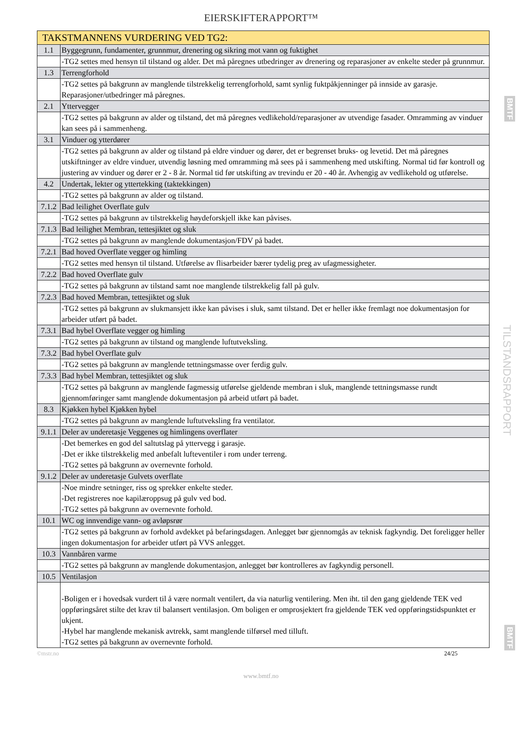EIERSKIFTERAPPORT™
| TAKSTMANNENS VURDERING VED TG2: | |
| --- | --- |
| 1.1 | Byggegrunn, fundamenter, grunnmur, drenering og sikring mot vann og fuktighet |
| | -TG2 settes med hensyn til tilstand og alder. Det må påregnes utbedringer av drenering og reparasjoner av enkelte steder på grunnmur. |
| 1.3 | Terrengforhold |
| | -TG2 settes på bakgrunn av manglende tilstrekkelig terrengforhold, samt synlig fuktpåkjenninger på innside av garasje. Reparasjoner/utbedringer må påregnes. |
| 2.1 | Yttervegger |
| | -TG2 settes på bakgrunn av alder og tilstand, det må påregnes vedlikehold/reparasjoner av utvendige fasader. Omramming av vinduer kan sees på i sammenheng. |
| 3.1 | Vinduer og ytterdører |
| | -TG2 settes på bakgrunn av alder og tilstand på eldre vinduer og dører, det er begrenset bruks- og levetid. Det må påregnes utskiftninger av eldre vinduer, utvendig løsning med omramming må sees på i sammenheng med utskifting. Normal tid før kontroll og justering av vinduer og dører er 2 - 8 år. Normal tid før utskifting av trevindu er 20 - 40 år. Avhengig av vedlikehold og utførelse. |
| 4.2 | Undertak, lekter og yttertekking (taktekkingen) |
| | -TG2 settes på bakgrunn av alder og tilstand. |
| 7.1.2 | Bad leilighet Overflate gulv |
| | -TG2 settes på bakgrunn av tilstrekkelig høydeforskjell ikke kan påvises. |
| 7.1.3 | Bad leilighet Membran, tettesjiktet og sluk |
| | -TG2 settes på bakgrunn av manglende dokumentasjon/FDV på badet. |
| 7.2.1 | Bad hoved Overflate vegger og himling |
| | -TG2 settes med hensyn til tilstand. Utførelse av flisarbeider bærer tydelig preg av ufagmessigheter. |
| 7.2.2 | Bad hoved Overflate gulv |
| | -TG2 settes på bakgrunn av tilstand samt noe manglende tilstrekkelig fall på gulv. |
| 7.2.3 | Bad hoved Membran, tettesjiktet og sluk |
| | -TG2 settes på bakgrunn av slukmansjett ikke kan påvises i sluk, samt tilstand. Det er heller ikke fremlagt noe dokumentasjon for arbeider utført på badet. |
| 7.3.1 | Bad hybel Overflate vegger og himling |
| | -TG2 settes på bakgrunn av tilstand og manglende luftutveksling. |
| 7.3.2 | Bad hybel Overflate gulv |
| | -TG2 settes på bakgrunn av manglende tettningsmasse over ferdig gulv. |
| 7.3.3 | Bad hybel Membran, tettesjiktet og sluk |
| | -TG2 settes på bakgrunn av manglende fagmessig utførelse gjeldende membran i sluk, manglende tettningsmasse rundt gjennomføringer samt manglende dokumentasjon på arbeid utført på badet. |
| 8.3 | Kjøkken hybel Kjøkken hybel |
| | -TG2 settes på bakgrunn av manglende luftutveksling fra ventilator. |
| 9.1.1 | Deler av underetasje Veggenes og himlingens overflater |
| | -Det bemerkes en god del saltutslag på yttervegg i garasje. -Det er ikke tilstrekkelig med anbefalt lufteventiler i rom under terreng. -TG2 settes på bakgrunn av overnevnte forhold. |
| 9.1.2 | Deler av underetasje Gulvets overflate |
| | -Noe mindre setninger, riss og sprekker enkelte steder. -Det registreres noe kapilæroppsug på gulv ved bod. -TG2 settes på bakgrunn av overnevnte forhold. |
| 10.1 | WC og innvendige vann- og avløpsrør |
| | -TG2 settes på bakgrunn av forhold avdekket på befaringsdagen. Anlegget bør gjennomgås av teknisk fagkyndig. Det foreligger heller ingen dokumentasjon for arbeider utført på VVS anlegget. |
| 10.3 | Vannbåren varme |
| | -TG2 settes på bakgrunn av manglende dokumentasjon, anlegget bør kontrolleres av fagkyndig personell. |
| 10.5 | Ventilasjon |
| | -Boligen er i hovedsak vurdert til å være normalt ventilert, da via naturlig ventilering. Men iht. til den gang gjeldende TEK ved oppføringsåret stilte det krav til balansert ventilasjon. Om boligen er omprosjektert fra gjeldende TEK ved oppføringstidspunktet er ukjent. -Hybel har manglende mekanisk avtrekk, samt manglende tilførsel med tilluft. -TG2 settes på bakgrunn av overnevnte forhold. |
©mstr.no 24/25
www.bmtf.no
BMTF
TILSTANDSRAPPORT
BMTF